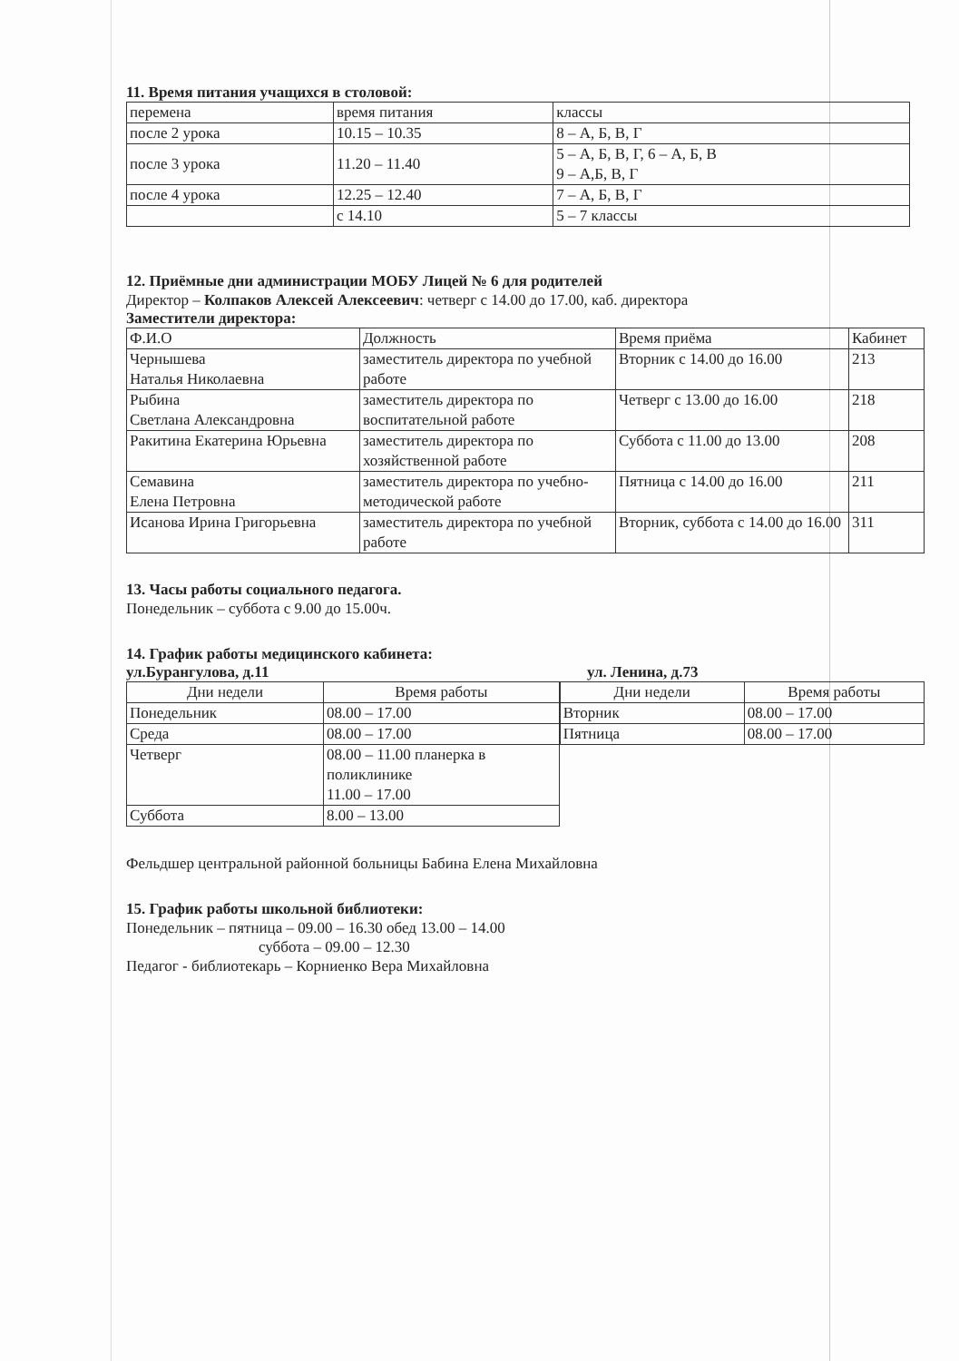11. Время питания учащихся в столовой:
| перемена | время питания | классы |
| --- | --- | --- |
| после 2 урока | 10.15 – 10.35 | 8 – А, Б, В, Г |
| после 3 урока | 11.20 – 11.40 | 5 – А, Б, В, Г, 6 – А, Б, В 9 – А,Б, В, Г |
| после 4 урока | 12.25 – 12.40 | 7 – А, Б, В, Г |
| | с 14.10 | 5 – 7 классы |
12. Приёмные дни администрации МОБУ Лицей № 6 для родителей
Директор – Колпаков Алексей Алексеевич: четверг с 14.00 до 17.00, каб. директора
Заместители директора:
| Ф.И.О | Должность | Время приёма | Кабинет |
| --- | --- | --- | --- |
| Чернышева Наталья Николаевна | заместитель директора по учебной работе | Вторник с 14.00 до 16.00 | 213 |
| Рыбина Светлана Александровна | заместитель директора по воспитательной работе | Четверг с 13.00 до 16.00 | 218 |
| Ракитина Екатерина Юрьевна | заместитель директора по хозяйственной работе | Суббота с 11.00 до 13.00 | 208 |
| Семавина Елена Петровна | заместитель директора по учебно-методической работе | Пятница с 14.00 до 16.00 | 211 |
| Исанова Ирина Григорьевна | заместитель директора по учебной работе | Вторник, суббота с 14.00 до 16.00 | 311 |
13. Часы работы социального педагога.
Понедельник – суббота с 9.00 до 15.00ч.
14. График работы медицинского кабинета:
ул.Бурангулова, д.11 ул. Ленина, д.73
| Дни недели | Время работы |
| --- | --- |
| Понедельник | 08.00 – 17.00 |
| Среда | 08.00 – 17.00 |
| Четверг | 08.00 – 11.00 планерка в поликлинике 11.00 – 17.00 |
| Суббота | 8.00 – 13.00 |
| Дни недели | Время работы |
| --- | --- |
| Вторник | 08.00 – 17.00 |
| Пятница | 08.00 – 17.00 |
Фельдшер центральной районной больницы Бабина Елена Михайловна
15. График работы школьной библиотеки:
Понедельник – пятница – 09.00 – 16.30 обед 13.00 – 14.00
суббота – 09.00 – 12.30
Педагог - библиотекарь – Корниенко Вера Михайловна